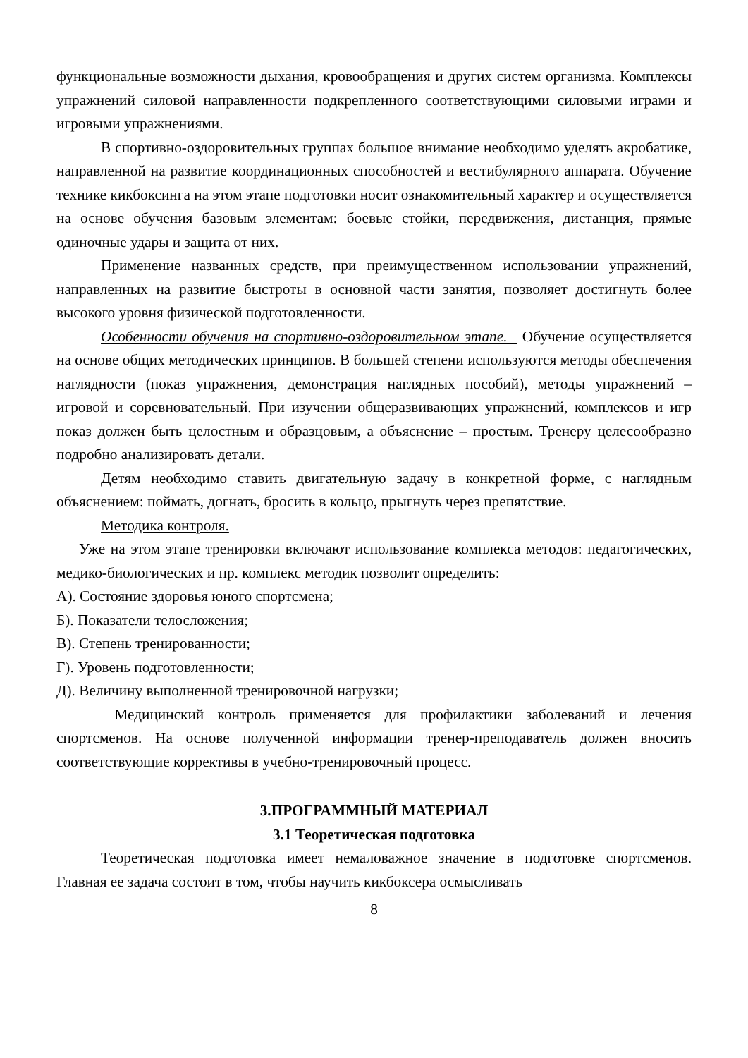функциональные возможности дыхания, кровообращения и других систем организма. Комплексы упражнений силовой направленности подкрепленного соответствующими силовыми играми и игровыми упражнениями.
В спортивно-оздоровительных группах большое внимание необходимо уделять акробатике, направленной на развитие координационных способностей и вестибулярного аппарата. Обучение технике кикбоксинга на этом этапе подготовки носит ознакомительный характер и осуществляется на основе обучения базовым элементам: боевые стойки, передвижения, дистанция, прямые одиночные удары и защита от них.
Применение названных средств, при преимущественном использовании упражнений, направленных на развитие быстроты в основной части занятия, позволяет достигнуть более высокого уровня физической подготовленности.
Особенности обучения на спортивно-оздоровительном этапе. Обучение осуществляется на основе общих методических принципов. В большей степени используются методы обеспечения наглядности (показ упражнения, демонстрация наглядных пособий), методы упражнений – игровой и соревновательный. При изучении общеразвивающих упражнений, комплексов и игр показ должен быть целостным и образцовым, а объяснение – простым. Тренеру целесообразно подробно анализировать детали.
Детям необходимо ставить двигательную задачу в конкретной форме, с наглядным объяснением: поймать, догнать, бросить в кольцо, прыгнуть через препятствие.
Методика контроля.
Уже на этом этапе тренировки включают использование комплекса методов: педагогических, медико-биологических и пр. комплекс методик позволит определить:
А). Состояние здоровья юного спортсмена;
Б). Показатели телосложения;
В). Степень тренированности;
Г). Уровень подготовленности;
Д). Величину выполненной тренировочной нагрузки;
Медицинский контроль применяется для профилактики заболеваний и лечения спортсменов. На основе полученной информации тренер-преподаватель должен вносить соответствующие коррективы в учебно-тренировочный процесс.
3.ПРОГРАММНЫЙ МАТЕРИАЛ
3.1 Теоретическая подготовка
Теоретическая подготовка имеет немаловажное значение в подготовке спортсменов. Главная ее задача состоит в том, чтобы научить кикбоксера осмысливать
8